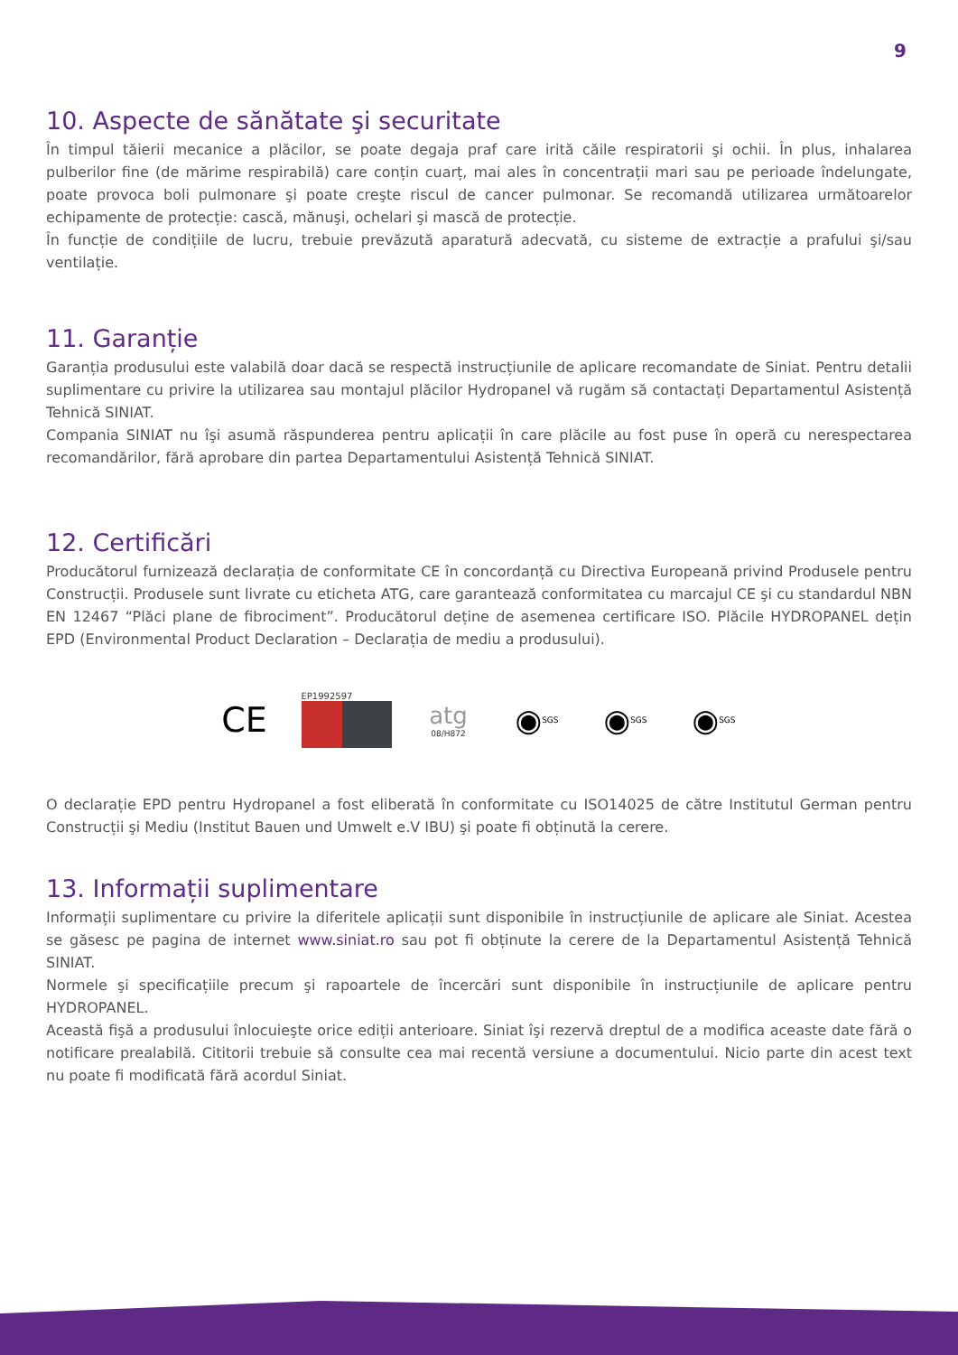9
10. Aspecte de sănătate şi securitate
În timpul tăierii mecanice a plăcilor, se poate degaja praf care irită căile respiratorii şi ochii. În plus, inhalarea pulberilor fine (de mărime respirabilă) care conțin cuarț, mai ales în concentrații mari sau pe perioade îndelungate, poate provoca boli pulmonare şi poate creşte riscul de cancer pulmonar. Se recomandă utilizarea următoarelor echipamente de protecție: cască, mănuşi, ochelari şi mască de protecție.
În funcție de condițiile de lucru, trebuie prevăzută aparatură adecvată, cu sisteme de extracție a prafului şi/sau ventilație.
11. Garanție
Garanția produsului este valabilă doar dacă se respectă instrucțiunile de aplicare recomandate de Siniat. Pentru detalii suplimentare cu privire la utilizarea sau montajul plăcilor Hydropanel vă rugăm să contactați Departamentul Asistență Tehnică SINIAT.
Compania SINIAT nu îşi asumă răspunderea pentru aplicații în care plăcile au fost puse în operă cu nerespectarea recomandărilor, fără aprobare din partea Departamentului Asistență Tehnică SINIAT.
12. Certificări
Producătorul furnizează declarația de conformitate CE în concordanță cu Directiva Europeană privind Produsele pentru Construcții. Produsele sunt livrate cu eticheta ATG, care garantează conformitatea cu marcajul CE şi cu standardul NBN EN 12467 “Plăci plane de fibrociment”. Producătorul deține de asemenea certificare ISO. Plăcile HYDROPANEL dețin EPD (Environmental Product Declaration – Declarația de mediu a produsului).
CE
EP1992597
atg
08/H872
◉ SGS
◉ SGS
◉ SGS
O declarație EPD pentru Hydropanel a fost eliberată în conformitate cu ISO14025 de către Institutul German pentru Construcții şi Mediu (Institut Bauen und Umwelt e.V IBU) şi poate fi obținută la cerere.
13. Informații suplimentare
Informații suplimentare cu privire la diferitele aplicații sunt disponibile în instrucțiunile de aplicare ale Siniat. Acestea se găsesc pe pagina de internet www.siniat.ro sau pot fi obținute la cerere de la Departamentul Asistență Tehnică SINIAT.
Normele şi specificațiile precum şi rapoartele de încercări sunt disponibile în instrucțiunile de aplicare pentru HYDROPANEL.
Această fişă a produsului înlocuieşte orice ediții anterioare. Siniat îşi rezervă dreptul de a modifica aceaste date fără o notificare prealabilă. Cititorii trebuie să consulte cea mai recentă versiune a documentului. Nicio parte din acest text nu poate fi modificată fără acordul Siniat.